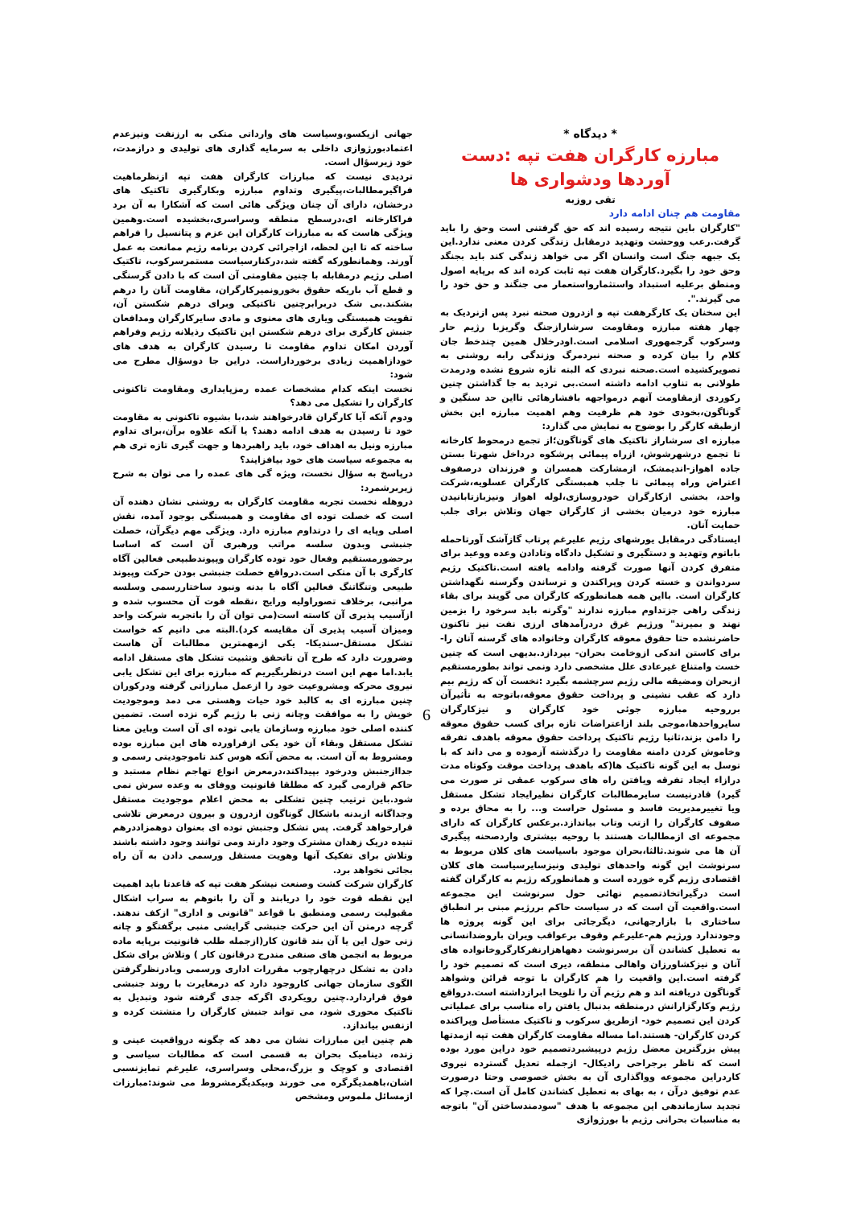* دیدگاه *
مبارزه کارگران هفت تپه :دست آوردها ودشواری ها
تقی روزبه
مقاومت هم چنان ادامه دارد
"کارگران باین نتیجه رسیده اند که حق گرفتنی است وحق را باید گرفت.رعب ووحشت وتهدید درمقابل زندگی کردن معنی ندارد.این یک جبهه جنگ است وانسان اگر می خواهد زندگی کند باید بجنگد وحق خود را بگیرد.کارگران هفت تپه ثابت کرده اند که برپایه اصول ومنطق برعلیه استبداد واستثمارواستعمار می جنگند و حق خود را می گیرند.".
این سخنان یک کارگرهفت تپه و ازدرون صحنه نبرد پس ازنردیک به چهار هفته مبارزه ومقاومت سرشارازجنگ وگریزبا رژیم حار وسرکوب گرجمهوری اسلامی است.اودرخلال همین چندخط جان کلام را بیان کرده و صحنه نبردمرگ وزندگی رابه روشنی به تصویرکشیده است.صحنه نبردی که البته تازه شروع نشده ودرمدت طولانی به تناوب ادامه داشته است.بی تردید به جا گذاشتن چنین رکوردی ازمقاومت آنهم درمواجهه بافشارهائی تااین حد سنگین و گوناگون،بخودی خود هم ظرفیت وهم اهمیت مبارزه این بخش ازطبقه کارگر را بوضوح به نمایش می گذارد:
مبارزه ای سرشاراز تاکتیک های گوناگون؛از تجمع درمحوط کارخانه تا تجمع درشهرشوش، ازراه پیمائی پرشکوه درداخل شهرتا بستن جاده اهواز-اندیمشک، ازمشارکت همسران و فرزندان درصفوف اعتراض وراه پیمائی تا جلب همبستگی کارگران عسلویه،شرکت واحد، بخشی ازکارگران خودروسازی،لوله اهواز ونیزبازتابانیدن مبارزه خود درمیان بخشی از کارگران جهان وتلاش برای جلب حمایت آنان.
ایستادگی درمقابل یورشهای رژیم علیرغم پرتاب گازآشک آورتاحمله باباتوم وتهدید و دستگیری و تشکیل دادگاه وتادادن وعده ووعید برای متفرق کردن آنها صورت گرفته وادامه یافته است.تاکتیک رژیم سردواندن و خسته کردن وپراکندن و ترساندن وگرسنه نگهداشتن کارگران است. بااین همه همانطورکه کارگران می گویند برای بقاء زندگی راهی جزتداوم مبارزه ندارند "وگرنه باید سرخود را بزمین نهند و بمیرند" ورژیم غرق دردرآمدهای ارزی نفت نیز تاکنون حاضرنشده حتا حقوق معوقه کارگران وخانواده های گرسنه آنان را- برای کاستن اندکی ازوخامت بحران- بپردازد.بدیهی است که چنین خست وامتناع غیرعادی علل مشخصی دارد ونمی تواند بطورمستقیم ازبحران ومضیقه مالی رژیم سرچشمه بگیرد :نخست آن که رژیم بیم دارد که عقب نشینی و پرداخت حقوق معوقه،باتوجه به تأثیرآن برروحیه مبارزه جوئی خود کارگران و نیزکارگران سایرواحدها،موجی بلند ازاعتراضات تازه برای کسب حقوق معوقه را دامن بزند،ثانیا رژیم تاکتیک پرداخت حقوق معوقه باهدف تفرقه وخاموش کردن دامنه مقاومت را درگذشته آزموده و می داند که با توسل به این گونه تاکتیک ها(که باهدف پرداخت موقت وکوتاه مدت درازاء ایجاد تفرقه ویافتن راه های سرکوب عمقی تر صورت می گیرد) قادرنیست سایرمطالبات کارگران نظیرایجاد تشکل مستقل ویا تغییرمدیریت فاسد و مسئول حراست و... را به محاق برده و صفوف کارگران را ازتب وتاب بیاندازد.برعکس کارگران که دارای مجموعه ای ازمطالبات هستند با روحیه بیشتری واردصحنه پیگیری آن ها می شوند.ثالثا،بحران موجود باسیاست های کلان مربوط به سرنوشت این گونه واحدهای تولیدی ونیزسایرسیاست های کلان اقتصادی رژیم گره خورده است و همانطورکه رژیم به کارگران گفته است درگیراتخاذتصمیم نهائی حول سرنوشت این مجموعه است.واقعیت آن است که در سیاست حاکم بررژیم مبنی بر انطباق ساختاری با بازارجهانی، دیگرجائی برای این گونه پروژه ها وجودندارد ورژیم هم-علیرغم وقوف برعواقب ویران باروضدانسانی به تعطیل کشاندن آن برسرنوشت دههاهزارنفرکارگروخانواده های آنان و نیزکشاورزان واهالی منطقه، دیری است که تصمیم خود را گرفته است.این واقعیت را هم کارگران با توجه قرائن وشواهد گوناگون دریافته اند و هم رژیم آن را تلویحا ابرازداشته است.درواقع رژیم وکارگزارانش درمنطقه بدنبال یافتن راه مناسب برای عملیاتی کردن این تصمیم خود- ازطریق سرکوب و تاکتیک مستأصل وپراکنده کردن کارگران- هستند.اما مساله مقاومت کارگران هفت تپه ازمدتها پیش بزرگترین معضل رژیم درپیشبردتصمیم خود دراین مورد بوده است که ناظر برجراحی رادیکال- ازجمله تعدیل گسترده نیروی کاردراین مجموعه وواگذاری آن به بخش خصوصی وحتا درصورت عدم توفیق درآن ، به بهای به تعطیل کشاندن کامل آن است.چرا که تجدید سازماندهی این مجموعه با هدف "سودمندساختن آن" باتوجه به مناسبات بحرانی رژیم با بورژوازی
جهانی ازیکسو،وسیاست های وارداتی متکی به ارزنفت ونیزعدم اعتمادبورژوازی داخلی به سرمایه گذاری های تولیدی و درازمدت، خود زیرسؤال است.
تردیدی نیست که مبارزات کارگران هفت تپه ازنظرماهیت فراگیرمطالبات،پیگیری وتداوم مبارزه وبکارگیری تاکتیک های درخشان، دارای آن چنان ویژگی هائی است که آشکارا به آن برد فراکارخانه ای،درسطح منطقه وسراسری،بخشیده است.وهمین ویژگی هاست که به مبارزات کارگران این عزم و پتانسیل را فراهم ساخته که تا این لحظه، ازاجرائی کردن برنامه رژیم ممانعت به عمل آورند. وهمانطورکه گفته شد،درکنارسیاست مستمرسرکوب، تاکتیک اصلی رژیم درمقابله با چنین مقاومتی آن است که با دادن گرسنگی و قطع آب باریکه حقوق بخورونمیرکارگران، مقاومت آنان را درهم بشکند.بی شک دربرابرچنین تاکتیکی وبرای درهم شکستن آن، تقویت همبستگی ویاری های معنوی و مادی سایرکارگران ومدافعان جنبش کارگری برای درهم شکستن این تاکتیک رذیلانه رژیم وفراهم آوردن امکان تداوم مقاومت تا رسیدن کارگران به هدف های خودازاهمیت زیادی برخورداراست. دراین جا دوسؤال مطرح می شود:
نخست اینکه کدام مشخصات عمده رمزپایداری ومقاومت تاکنونی کارگران را تشکیل می دهد؟
ودوم آنکه آیا کارگران قادرخواهند شد،با بشیوه تاکنونی به مقاومت خود تا رسیدن به هدف ادامه دهند؟ یا آنکه علاوه برآن،برای تداوم مبارزه ونیل به اهداف خود، باید راهبردها و جهت گیری تازه تری هم به مجموعه سیاست های خود بیافزایند؟
درپاسخ به سؤال نخست، ویژه گی های عمده را می توان به شرح زیربرشمرد:
دروهله نخست تجربه مقاومت کارگران به روشنی نشان دهنده آن است که خصلت توده ای مقاومت و همبستگی بوجود آمده، نقش اصلی وپایه ای را درتداوم مبارزه دارد. ویژگی مهم دیگرآن، خصلت جنبشی وبدون سلسه مراتب ورهبری آن است که اساسا برحضورمستقیم وفعال خود توده کارگران وپیوندطبیعی فعالین آگاه کارگری با آن متکی است.درواقع خصلت جنبشی بودن حرکت وپیوند طبیعی وتنگاتنگ فعالین آگاه با بدنه ونبود ساختاررسمی وسلسه مراتبی، برخلاف تصوراولیه ورایج ،نقطه قوت آن محسوب شده و ازآسیب پذیری آن کاسته است(می توان آن را باتجربه شرکت واحد ومیزان آسیب پذیری آن مقایسه کرد).البته می دانیم که خواست تشکل مستقل-سندیکا- یکی ازمهمترین مطالبات آن هاست وضرورت دارد که طرح آن تاتحقق وتثبیت تشکل های مستقل ادامه یابد.اما مهم این است درنظربگیریم که مبارزه برای این تشکل یابی نیروی محرکه ومشروعیت خود را ازعمل مبارزاتی گرفته ودرکوران چنین مبارزه ای به کالبد خود حیات وهستی می دمد وموجودیت خویش را به موافقت وچانه زنی با رژیم گره نزده است. تضمین کننده اصلی خود مبارزه وسازمان یابی توده ای آن است وباین معنا تشکل مستقل وبقاء آن خود یکی ازفراورده های این مبارزه بوده ومشروط به آن است. به محض آنکه هوس کند تاموجودیتی رسمی و جداازجنبش ودرخود بپیداکند،درمعرض انواع تهاجم نظام مستبد و حاکم قرارمی گیرد که مطلقا قانونیت ووفای به وعده سرش نمی شود.باین ترتیب چنین تشکلی به محض اعلام موجودیت مستقل وجداگانه ازبدنه باشکال گوناگون ازدرون و بیرون درمعرض تلاشی قرارخواهد گرفت. پس تشکل وجنبش توده ای بعنوان دوهمزاددرهم تنیده دریک زهدان مشترک وجود دارند ومی توانند وجود داشته باشند وتلاش برای تفکیک آنها وهویت مستقل ورسمی دادن به آن راه بجائی نخواهد برد.
کارگران شرکت کشت وصنعت نیشکر هفت تپه که قاعدتا باید اهمیت این نقطه قوت خود را دریابند و آن را باتوهم به سراب اشکال مقبولیت رسمی ومنطبق با قواعد "قانونی و اداری" ازکف ندهند. گرچه درمتن آن این حرکت جنبشی گرایشی منبی برگفتگو و چانه زنی حول این یا آن بند قانون کار(ازجمله طلب قانونیت برپایه ماده مربوط به انجمن های صنفی مندرج درقانون کار ) وتلاش برای شکل دادن به تشکل درچهارچوب مقررات اداری ورسمی وبادرنظرگرفتن الگوی سازمان جهانی کاروجود دارد که درمغایرت با روند جنبشی فوق قراردارد.چنین رویکردی اگرکه جدی گرفته شود وتبدیل به تاکتیک محوری شود، می تواند جنبش کارگران را متشتت کرده و ازنفس بیاندازد.
هم چنین این مبارزات نشان می دهد که چگونه درواقعیت عینی و زنده، دینامیک بحران به قسمی است که مطالبات سیاسی و اقتصادی و کوچک و بزرگ،محلی وسراسری، علیرغم تمایزنسبی اشان،باهمدیگرگره می خورند وبیکدیگرمشروط می شوند:مبارزات ازمسائل ملموس ومشخص
6